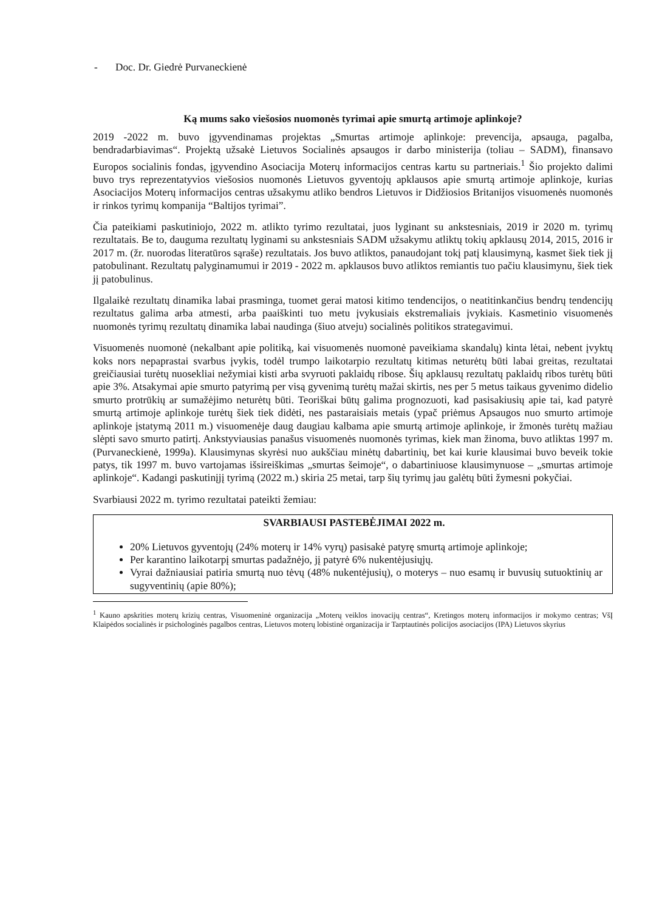- Doc. Dr. Giedrė Purvaneckienė
Ką mums sako viešosios nuomonės tyrimai apie smurtą artimoje aplinkoje?
2019 -2022 m. buvo įgyvendinamas projektas „Smurtas artimoje aplinkoje: prevencija, apsauga, pagalba, bendradarbiavimas“. Projektą užsakė Lietuvos Socialinės apsaugos ir darbo ministerija (toliau – SADM), finansavo Europos socialinis fondas, įgyvendino Asociacija Moterų informacijos centras kartu su partneriais.<sup>1</sup> Šio projekto dalimi buvo trys reprezentatyvios viešosios nuomonės Lietuvos gyventojų apklausos apie smurtą artimoje aplinkoje, kurias Asociacijos Moterų informacijos centras užsakymu atliko bendros Lietuvos ir Didžiosios Britanijos visuomenės nuomonės ir rinkos tyrimų kompanija “Baltijos tyrimai”.
Čia pateikiami paskutiniojo, 2022 m. atlikto tyrimo rezultatai, juos lyginant su ankstesniais, 2019 ir 2020 m. tyrimų rezultatais. Be to, dauguma rezultatų lyginami su ankstesniais SADM užsakymu atliktų tokių apklausų 2014, 2015, 2016 ir 2017 m. (žr. nuorodas literatūros sąraše) rezultatais. Jos buvo atliktos, panaudojant tokį patį klausimyną, kasmet šiek tiek jį patobulinant. Rezultatų palyginamumui ir 2019 - 2022 m. apklausos buvo atliktos remiantis tuo pačiu klausimynu, šiek tiek jį patobulinus.
Ilgalaikė rezultatų dinamika labai prasminga, tuomet gerai matosi kitimo tendencijos, o neatitinkančius bendrų tendencijų rezultatus galima arba atmesti, arba paaiškinti tuo metu įvykusiais ekstremaliais įvykiais. Kasmetinio visuomenės nuomonės tyrimų rezultatų dinamika labai naudinga (šiuo atveju) socialinės politikos strategavimui.
Visuomenės nuomonė (nekalbant apie politiką, kai visuomenės nuomonė paveikiama skandalų) kinta lėtai, nebent įvyktų koks nors nepaprastai svarbus įvykis, todėl trumpo laikotarpio rezultatų kitimas neturėtų būti labai greitas, rezultatai greičiausiai turėtų nuosekliai nežymiai kisti arba svyruoti paklaidų ribose. Šių apklausų rezultatų paklaidų ribos turėtų būti apie 3%. Atsakymai apie smurto patyrimą per visą gyvenimą turėtų mažai skirtis, nes per 5 metus taikaus gyvenimo didelio smurto protrūkių ar sumažėjimo neturėtų būti. Teoriškai būtų galima prognozuoti, kad pasisakiusių apie tai, kad patyrė smurtą artimoje aplinkoje turėtų šiek tiek didėti, nes pastaraisiais metais (ypač priėmus Apsaugos nuo smurto artimoje aplinkoje įstatymą 2011 m.) visuomenėje daug daugiau kalbama apie smurtą artimoje aplinkoje, ir žmonės turėtų mažiau slėpti savo smurto patirtį. Ankstyviausias panašus visuomenės nuomonės tyrimas, kiek man žinoma, buvo atliktas 1997 m. (Purvaneckienė, 1999a). Klausimynas skyrėsi nuo aukščiau minėtų dabartinių, bet kai kurie klausimai buvo beveik tokie patys, tik 1997 m. buvo vartojamas išsireiškimas „smurtas šeimoje“, o dabartiniuose klausimynuose – „smurtas artimoje aplinkoje“. Kadangi paskutinįjį tyrimą (2022 m.) skiria 25 metai, tarp šių tyrimų jau galėtų būti žymesni pokyčiai.
Svarbiausi 2022 m. tyrimo rezultatai pateikti žemiau:
SVARBIAUSI PASTEBĖJIMAI 2022 m.
20% Lietuvos gyventojų (24% moterų ir 14% vyrų) pasisakė patyrę smurtą artimoje aplinkoje;
Per karantino laikotarpį smurtas padažnėjo, jį patyrė 6% nukentėjusiųjų.
Vyrai dažniausiai patiria smurtą nuo tėvų (48% nukentėjusių), o moterys – nuo esamų ir buvusių sutuoktinių ar sugyventinių (apie 80%);
<sup>1</sup> Kauno apskrities moterų krizių centras, Visuomeninė organizacija „Moterų veiklos inovacijų centras“, Kretingos moterų informacijos ir mokymo centras; VšĮ Klaipėdos socialinės ir psichologinės pagalbos centras, Lietuvos moterų lobistinė organizacija ir Tarptautinės policijos asociacijos (IPA) Lietuvos skyrius